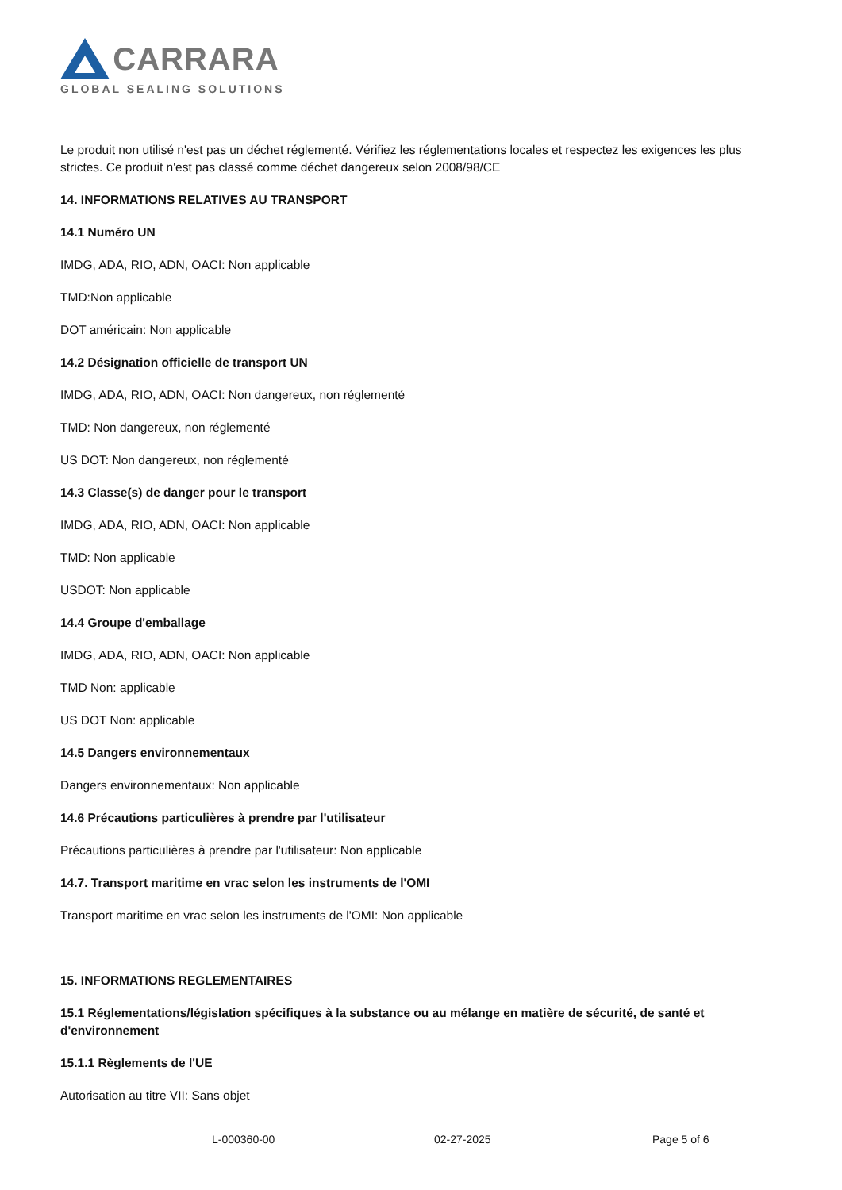CARRARA
GLOBAL SEALING SOLUTIONS
Le produit non utilisé n'est pas un déchet réglementé. Vérifiez les réglementations locales et respectez les exigences les plus strictes. Ce produit n'est pas classé comme déchet dangereux selon 2008/98/CE
14. INFORMATIONS RELATIVES AU TRANSPORT
14.1 Numéro UN
IMDG, ADA, RIO, ADN, OACI: Non applicable
TMD:Non applicable
DOT américain: Non applicable
14.2 Désignation officielle de transport UN
IMDG, ADA, RIO, ADN, OACI: Non dangereux, non réglementé
TMD: Non dangereux, non réglementé
US DOT: Non dangereux, non réglementé
14.3 Classe(s) de danger pour le transport
IMDG, ADA, RIO, ADN, OACI: Non applicable
TMD: Non applicable
USDOT: Non applicable
14.4 Groupe d'emballage
IMDG, ADA, RIO, ADN, OACI: Non applicable
TMD Non: applicable
US DOT Non: applicable
14.5 Dangers environnementaux
Dangers environnementaux: Non applicable
14.6 Précautions particulières à prendre par l'utilisateur
Précautions particulières à prendre par l'utilisateur: Non applicable
14.7. Transport maritime en vrac selon les instruments de l'OMI
Transport maritime en vrac selon les instruments de l'OMI: Non applicable
15. INFORMATIONS REGLEMENTAIRES
15.1 Réglementations/législation spécifiques à la substance ou au mélange en matière de sécurité, de santé et d'environnement
15.1.1 Règlements de l'UE
Autorisation au titre VII: Sans objet
L-000360-00 02-27-2025 Page 5 of 6